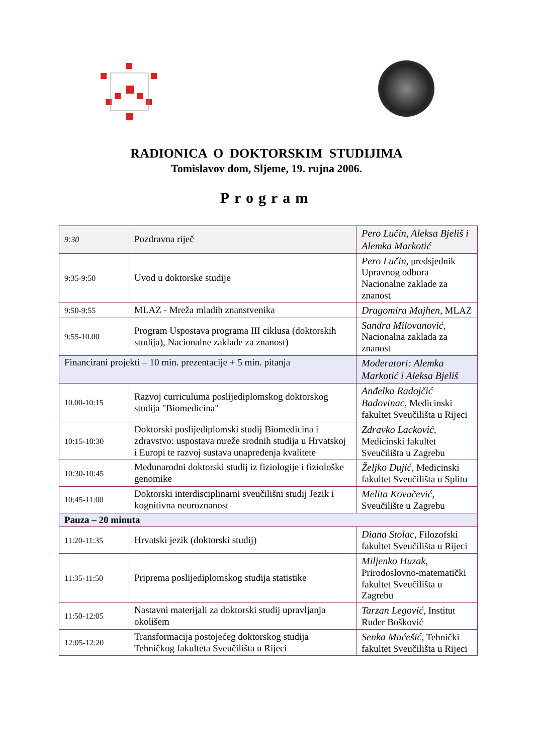RADIONICA O DOKTORSKIM STUDIJIMA
Tomislavov dom, Sljeme, 19. rujna 2006.
Program
| 9:30 | Pozdravna riječ | Pero Lučin, Aleksa Bjeliš i Alemka Markotić |
| 9:35-9:50 | Uvod u doktorske studije | Pero Lučin , predsjednik Upravnog odbora Nacionalne zaklade za znanost |
| 9:50-9:55 | MLAZ - Mreža mladih znanstvenika | Dragomira Majhen , MLAZ |
| 9:55-10.00 | Program Uspostava programa III ciklusa (doktorskih studija), Nacionalne zaklade za znanost) | Sandra Milovanović , Nacionalna zaklada za znanost |
| Financirani projekti – 10 min. prezentacije + 5 min. pitanja | | Moderatori: Alemka Markotić i Aleksa Bjeliš |
| 10.00-10:15 | Razvoj curriculuma poslijediplomskog doktorskog studija "Biomedicina" | Anđelka Radojčić Badovinac , Medicinski fakultet Sveučilišta u Rijeci |
| 10:15-10:30 | Doktorski poslijediplomski studij Biomedicina i zdravstvo: uspostava mreže srodnih studija u Hrvatskoj i Europi te razvoj sustava unapređenja kvalitete | Zdravko Lacković , Medicinski fakultet Sveučilišta u Zagrebu |
| 10:30-10:45 | Međunarodni doktorski studij iz fiziologije i fiziološke genomike | Željko Dujić , Medicinski fakultet Sveučilišta u Splitu |
| 10:45-11:00 | Doktorski interdisciplinarni sveučilišni studij Jezik i kognitivna neuroznanost | Melita Kovačević , Sveučilište u Zagrebu |
| Pauza – 20 minuta | | |
| 11:20-11:35 | Hrvatski jezik (doktorski studij) | Diana Stolac , Filozofski fakultet Sveučilišta u Rijeci |
| 11:35-11:50 | Priprema poslijediplomskog studija statistike | Miljenko Huzak , Prirodoslovno-matematički fakultet Sveučilišta u Zagrebu |
| 11:50-12:05 | Nastavni materijali za doktorski studij upravljanja okolišem | Tarzan Legović , Institut Ruđer Bošković |
| 12:05-12:20 | Transformacija postojećeg doktorskog studija Tehničkog fakulteta Sveučilišta u Rijeci | Senka Maćešić , Tehnički fakultet Sveučilišta u Rijeci |